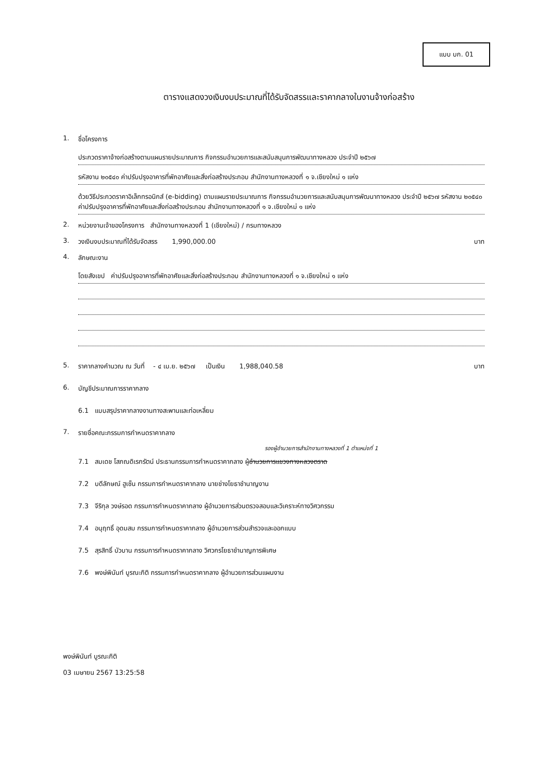แบบ บก. 01
ตารางแสดงวงเงินงบประมาณที่ได้รับจัดสรรและราคากลางในงานจ้างก่อสร้าง
1. ชื่อโครงการ
ประกวดราคาจ้างก่อสร้างตามแผนรายประมาณการ กิจกรรมอำนวยการและสนับสนุนการพัฒนาทางหลวง ประจำปี ๒๕๖๗
รหัสงาน ๒๐๕๔๐ ค่าปรับปรุงอาคารที่พักอาศัยและสิ่งก่อสร้างประกอบ สำนักงานทางหลวงที่ ๑ จ.เชียงใหม่ ๑ แห่ง
ด้วยวิธีประกวดราคาอิเล็กทรอนิกส์ (e-bidding) ตามแผนรายประมาณการ กิจกรรมอำนวยการและสนับสนุนการพัฒนาทางหลวง ประจำปี ๒๕๖๗ รหัสงาน ๒๐๕๔๐ ค่าปรับปรุงอาคารที่พักอาศัยและสิ่งก่อสร้างประกอบ สำนักงานทางหลวงที่ ๑ จ.เชียงใหม่ ๑ แห่ง
2. หน่วยงานเจ้าของโครงการ สำนักงานทางหลวงที่ 1 (เชียงใหม่) / กรมทางหลวง
3. วงเงินงบประมาณที่ได้รับจัดสรร 1,990,000.00 บาท
4. ลักษณะงาน
โดยสังเขป ค่าปรับปรุงอาคารที่พักอาศัยและสิ่งก่อสร้างประกอบ สำนักงานทางหลวงที่ ๑ จ.เชียงใหม่ ๑ แห่ง
5. ราคากลางคำนวณ ณ วันที่ - ๔ เม.ย. ๒๕๖๗ เป็นเงิน 1,988,040.58 บาท
6. บัญชีประมาณการราคากลาง
6.1 แบบสรุปราคากลางงานทางสะพานและท่อเหลี่ยม
7. รายชื่อคณะกรรมการกำหนดราคากลาง
รองผู้อำนวยการสำนักงานทางหลวงที่ 1 ตำแหน่งที่ 1
7.1 สมเดช โสภณดิเรกรัตน์ ประธานกรรมการกำหนดราคากลาง ผู้อำนวยการแขวงทางหลวงตราด
7.2 บดีลักษณ์ ฮูเซ็น กรรมการกำหนดราคากลาง นายช่างโยธาชำนาญงาน
7.3 จีริกุล วงษ์รอด กรรมการกำหนดราคากลาง ผู้อำนวยการส่วนตรวจสอบและวิเคราะห์ทางวิศวกรรม
7.4 อนุฤทธิ์ อุดมสม กรรมการกำหนดราคากลาง ผู้อำนวยการส่วนสำรวจและออกแบบ
7.5 สุรสิทธิ์ บัวบาน กรรมการกำหนดราคากลาง วิศวกรโยธาชำนาญการพิเศษ
7.6 พงษ์พินันท์ บูรณะกิติ กรรมการกำหนดราคากลาง ผู้อำนวยการส่วนแผนงาน
พงษ์พินันท์ บูรณะกิติ
03 เมษายน 2567 13:25:58